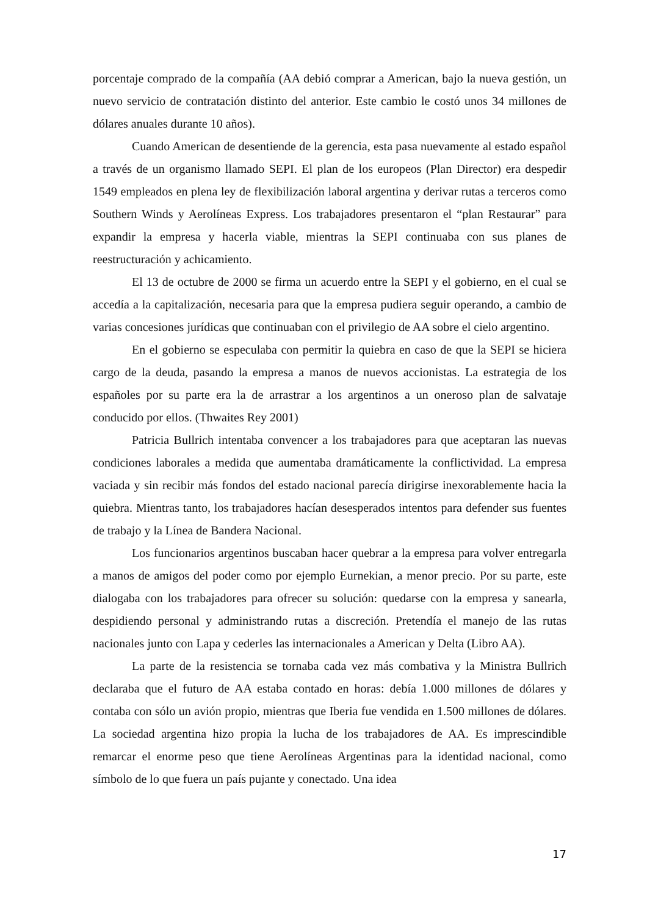porcentaje comprado de la compañía (AA debió comprar a American, bajo la nueva gestión, un nuevo servicio de contratación distinto del anterior. Este cambio le costó unos 34 millones de dólares anuales durante 10 años).
Cuando American de desentiende de la gerencia, esta pasa nuevamente al estado español a través de un organismo llamado SEPI. El plan de los europeos (Plan Director) era despedir 1549 empleados en plena ley de flexibilización laboral argentina y derivar rutas a terceros como Southern Winds y Aerolíneas Express. Los trabajadores presentaron el “plan Restaurar” para expandir la empresa y hacerla viable, mientras la SEPI continuaba con sus planes de reestructuración y achicamiento.
El 13 de octubre de 2000 se firma un acuerdo entre la SEPI y el gobierno, en el cual se accedía a la capitalización, necesaria para que la empresa pudiera seguir operando, a cambio de varias concesiones jurídicas que continuaban con el privilegio de AA sobre el cielo argentino.
En el gobierno se especulaba con permitir la quiebra en caso de que la SEPI se hiciera cargo de la deuda, pasando la empresa a manos de nuevos accionistas. La estrategia de los españoles por su parte era la de arrastrar a los argentinos a un oneroso plan de salvataje conducido por ellos. (Thwaites Rey 2001)
Patricia Bullrich intentaba convencer a los trabajadores para que aceptaran las nuevas condiciones laborales a medida que aumentaba dramáticamente la conflictividad. La empresa vaciada y sin recibir más fondos del estado nacional parecía dirigirse inexorablemente hacia la quiebra. Mientras tanto, los trabajadores hacían desesperados intentos para defender sus fuentes de trabajo y la Línea de Bandera Nacional.
Los funcionarios argentinos buscaban hacer quebrar a la empresa para volver entregarla a manos de amigos del poder como por ejemplo Eurnekian, a menor precio. Por su parte, este dialogaba con los trabajadores para ofrecer su solución: quedarse con la empresa y sanearla, despidiendo personal y administrando rutas a discreción. Pretendía el manejo de las rutas nacionales junto con Lapa y cederles las internacionales a American y Delta (Libro AA).
La parte de la resistencia se tornaba cada vez más combativa y la Ministra Bullrich declaraba que el futuro de AA estaba contado en horas: debía 1.000 millones de dólares y contaba con sólo un avión propio, mientras que Iberia fue vendida en 1.500 millones de dólares. La sociedad argentina hizo propia la lucha de los trabajadores de AA. Es imprescindible remarcar el enorme peso que tiene Aerolíneas Argentinas para la identidad nacional, como símbolo de lo que fuera un país pujante y conectado. Una idea
17